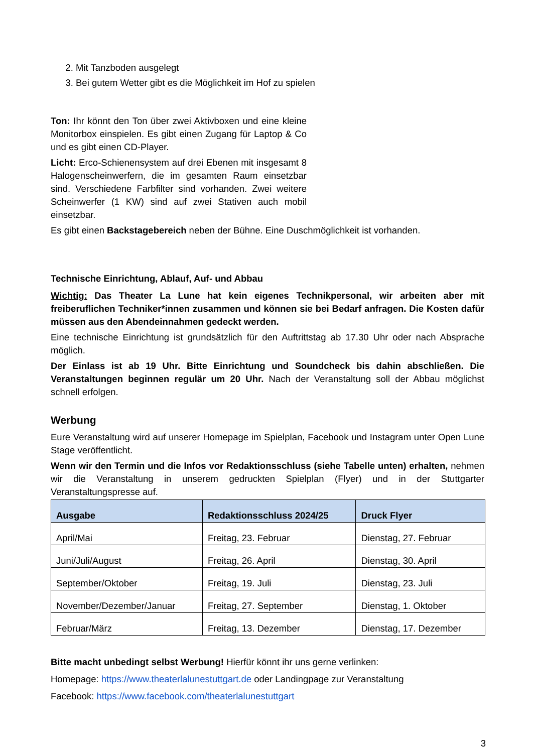2. Mit Tanzboden ausgelegt
3. Bei gutem Wetter gibt es die Möglichkeit im Hof zu spielen
Ton: Ihr könnt den Ton über zwei Aktivboxen und eine kleine Monitorbox einspielen. Es gibt einen Zugang für Laptop & Co und es gibt einen CD-Player.
Licht: Erco-Schienensystem auf drei Ebenen mit insgesamt 8 Halogenscheinwerfern, die im gesamten Raum einsetzbar sind. Verschiedene Farbfilter sind vorhanden. Zwei weitere Scheinwerfer (1 KW) sind auf zwei Stativen auch mobil einsetzbar.
Es gibt einen Backstagebereich neben der Bühne. Eine Duschmöglichkeit ist vorhanden.
Technische Einrichtung, Ablauf, Auf- und Abbau
Wichtig: Das Theater La Lune hat kein eigenes Technikpersonal, wir arbeiten aber mit freiberuflichen Techniker*innen zusammen und können sie bei Bedarf anfragen. Die Kosten dafür müssen aus den Abendeinnahmen gedeckt werden.
Eine technische Einrichtung ist grundsätzlich für den Auftrittstag ab 17.30 Uhr oder nach Absprache möglich.
Der Einlass ist ab 19 Uhr. Bitte Einrichtung und Soundcheck bis dahin abschließen. Die Veranstaltungen beginnen regulär um 20 Uhr. Nach der Veranstaltung soll der Abbau möglichst schnell erfolgen.
Werbung
Eure Veranstaltung wird auf unserer Homepage im Spielplan, Facebook und Instagram unter Open Lune Stage veröffentlicht.
Wenn wir den Termin und die Infos vor Redaktionsschluss (siehe Tabelle unten) erhalten, nehmen wir die Veranstaltung in unserem gedruckten Spielplan (Flyer) und in der Stuttgarter Veranstaltungspresse auf.
| Ausgabe | Redaktionsschluss 2024/25 | Druck Flyer |
| --- | --- | --- |
| April/Mai | Freitag, 23. Februar | Dienstag, 27. Februar |
| Juni/Juli/August | Freitag, 26. April | Dienstag, 30. April |
| September/Oktober | Freitag, 19. Juli | Dienstag, 23. Juli |
| November/Dezember/Januar | Freitag, 27. September | Dienstag, 1. Oktober |
| Februar/März | Freitag, 13. Dezember | Dienstag, 17. Dezember |
Bitte macht unbedingt selbst Werbung! Hierfür könnt ihr uns gerne verlinken:
Homepage: https://www.theaterlalunestuttgart.de oder Landingpage zur Veranstaltung
Facebook: https://www.facebook.com/theaterlalunestuttgart
3